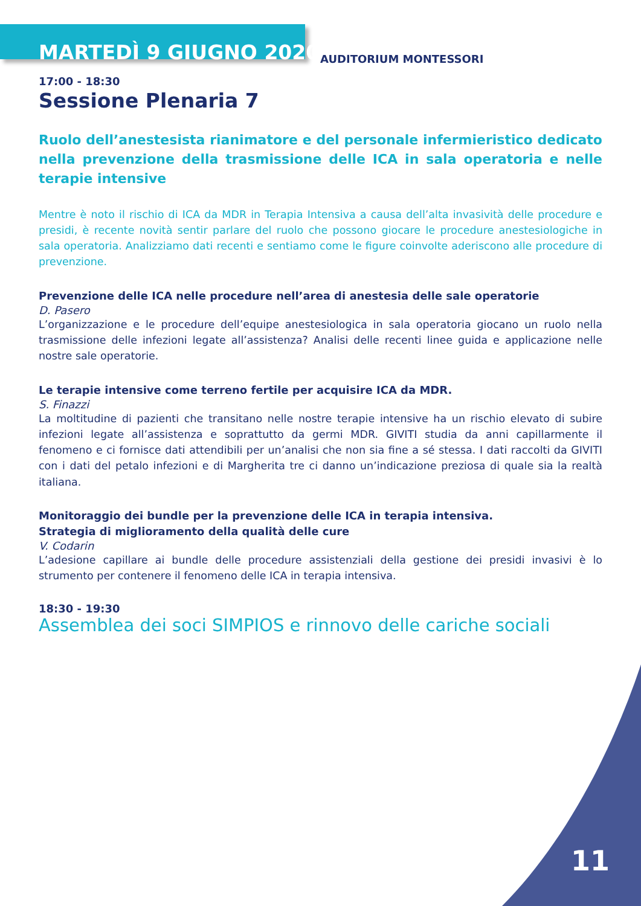MARTEDÌ 9 GIUGNO 2020
AUDITORIUM MONTESSORI
17:00 - 18:30
Sessione Plenaria 7
Ruolo dell’anestesista rianimatore e del personale infermieristico dedicato nella prevenzione della trasmissione delle ICA in sala operatoria e nelle terapie intensive
Mentre è noto il rischio di ICA da MDR in Terapia Intensiva a causa dell’alta invasività delle procedure e presidi, è recente novità sentir parlare del ruolo che possono giocare le procedure anestesiologiche in sala operatoria. Analizziamo dati recenti e sentiamo come le figure coinvolte aderiscono alle procedure di prevenzione.
Prevenzione delle ICA nelle procedure nell’area di anestesia delle sale operatorie
D. Pasero
L’organizzazione e le procedure dell’equipe anestesiologica in sala operatoria giocano un ruolo nella trasmissione delle infezioni legate all’assistenza? Analisi delle recenti linee guida e applicazione nelle nostre sale operatorie.
Le terapie intensive come terreno fertile per acquisire ICA da MDR.
S. Finazzi
La moltitudine di pazienti che transitano nelle nostre terapie intensive ha un rischio elevato di subire infezioni legate all’assistenza e soprattutto da germi MDR. GIVITI studia da anni capillarmente il fenomeno e ci fornisce dati attendibili per un’analisi che non sia fine a sé stessa. I dati raccolti da GIVITI con i dati del petalo infezioni e di Margherita tre ci danno un’indicazione preziosa di quale sia la realtà italiana.
Monitoraggio dei bundle per la prevenzione delle ICA in terapia intensiva.
Strategia di miglioramento della qualità delle cure
V. Codarin
L’adesione capillare ai bundle delle procedure assistenziali della gestione dei presidi invasivi è lo strumento per contenere il fenomeno delle ICA in terapia intensiva.
18:30 - 19:30
Assemblea dei soci SIMPIOS e rinnovo delle cariche sociali
11